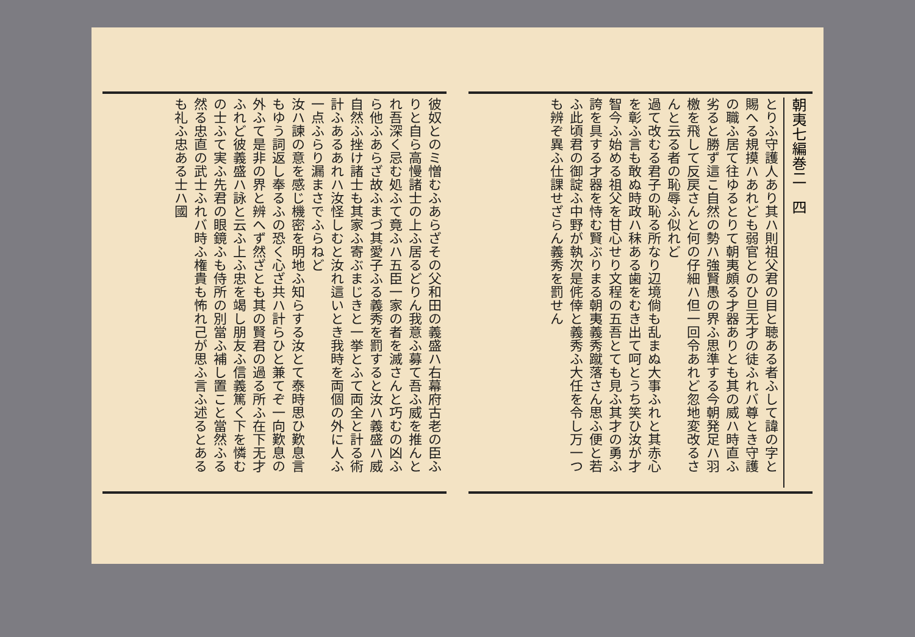彼奴とのミ憎むふあらざその父和田の義盛ハ右幕府古老の臣ふりと自ら高慢諸士の上ふ居るどりん我意ふ募て吾ふ威を推んとれ吾深く忌む処ふて竟ふハ五臣一家の者を滅さんと巧むの凶ふら他ふあらざ故ふまづ其愛子ふる義秀を罰すると汝ハ義盛ハ威自然ふ挫け諸士も其家ふ寄ぶまじきと一挙とふて両全と計る術計ふあるあれハ汝怪しむと汝れ這いとき我時を両個の外に人ふ一点ふらり漏まさでふらねど
汝ハ諫の意を感じ機密を明地ふ知らする汝とて泰時思ひ歎息言もゆう詞返し奉るふの恐く心ざ共ハ計らひと兼てぞ一向歎息の外ふて是非の界と辨へず然ざとも其の賢君の過る所ふ在下无才ふれど彼義盛ハ詠と云ふ上ふ忠を竭し朋友ふ信義篤く下を憐むの士ふて実ふ先君の眼鏡ふも侍所の別當ふ補し置こと當然ふる然る忠直の武士ふれバ時ふ権貴も怖れ己が思ふ言ふ述るとあるも礼ふ忠ある士ハ國
朝夷七編巻二　四
とりふ守護人あり其ハ則祖父君の目と聴ある者ふして諱の字と賜へる規摸ハあれども弱官とのひ旦无才の徒ふれバ尊とき守護の職ふ居て往ゆるとりて朝夷頗る才器ありとも其の威ハ時直ふ劣ると勝ず這こ自然の勢ハ強賢愚の界ふ思準する今朝発足ハ羽檄を飛して反戻さんと何の仔細ハ但一回令あれど忽地変改るさんと云る者の恥辱ふ似れど
過て改むる君子の恥る所なり辺境倘も乱まぬ大事ふれと其赤心を彰ふ言も敢ぬ時政ハ秣ある歯をむき出て呵とうち笑ひ汝が才智今ふ始める祖父を甘心せり文程の五吾とても見ふ其才の勇ふ誇を具する才器を恃む賢ぶりまる朝夷義秀蹴落さん思ふ便と若ふ此頃君の御諚ふ中野が執次是侂倖と義秀ふ大任を令し万一つも辨ぞ異ふ仕課せざらん義秀を罰せん